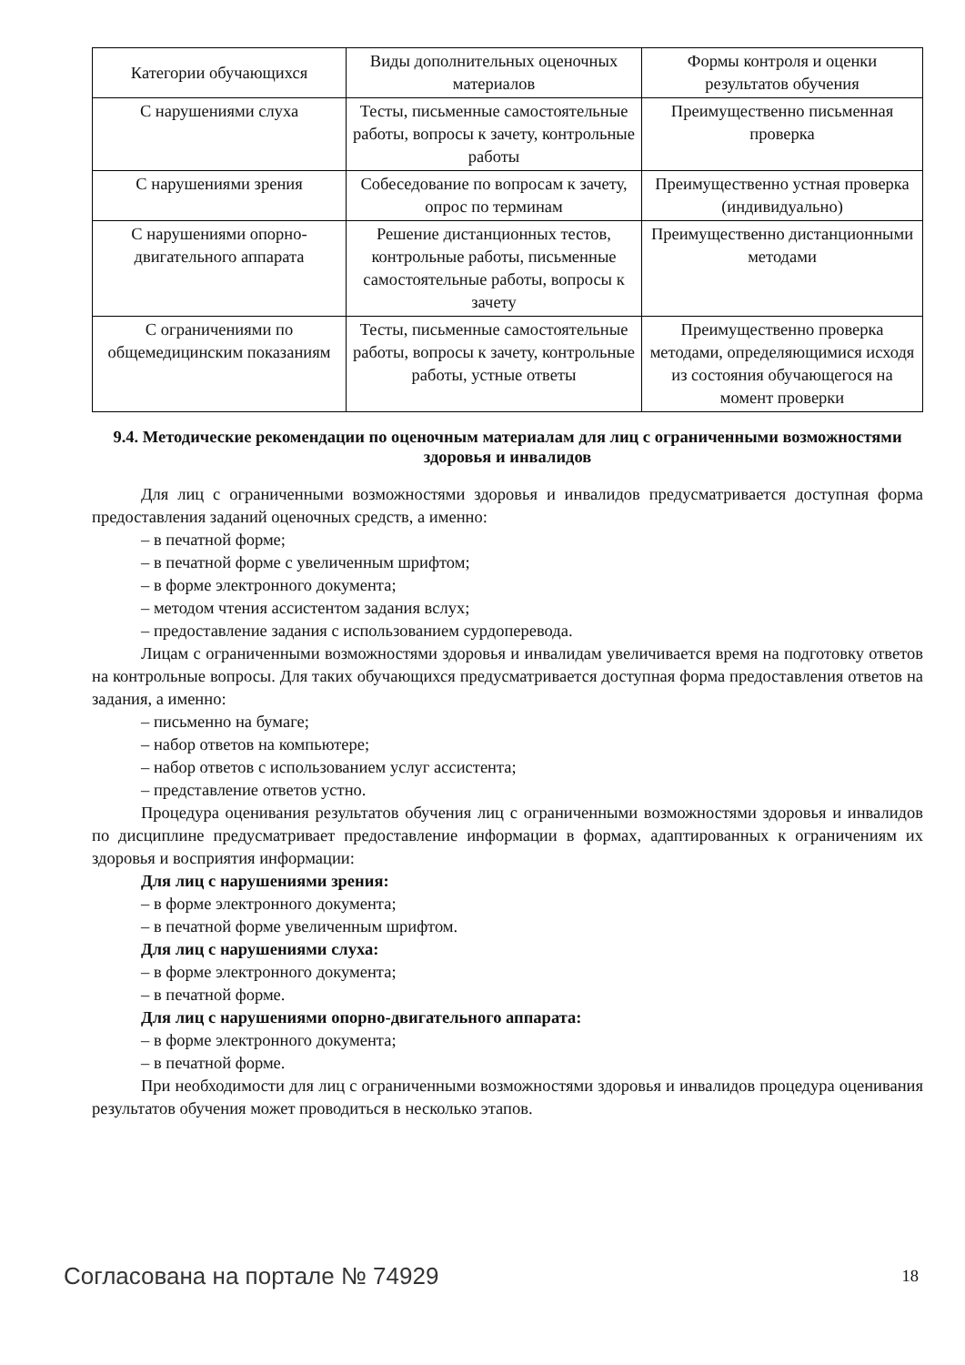| Категории обучающихся | Виды дополнительных оценочных материалов | Формы контроля и оценки результатов обучения |
| С нарушениями слуха | Тесты, письменные самостоятельные работы, вопросы к зачету, контрольные работы | Преимущественно письменная проверка |
| С нарушениями зрения | Собеседование по вопросам к зачету, опрос по терминам | Преимущественно устная проверка (индивидуально) |
| С нарушениями опорно-двигательного аппарата | Решение дистанционных тестов, контрольные работы, письменные самостоятельные работы, вопросы к зачету | Преимущественно дистанционными методами |
| С ограничениями по общемедицинским показаниям | Тесты, письменные самостоятельные работы, вопросы к зачету, контрольные работы, устные ответы | Преимущественно проверка методами, определяющимися исходя из состояния обучающегося на момент проверки |
9.4. Методические рекомендации по оценочным материалам для лиц с ограниченными возможностями здоровья и инвалидов
Для лиц с ограниченными возможностями здоровья и инвалидов предусматривается доступная форма предоставления заданий оценочных средств, а именно:
– в печатной форме;
– в печатной форме с увеличенным шрифтом;
– в форме электронного документа;
– методом чтения ассистентом задания вслух;
– предоставление задания с использованием сурдоперевода.
Лицам с ограниченными возможностями здоровья и инвалидам увеличивается время на подготовку ответов на контрольные вопросы. Для таких обучающихся предусматривается доступная форма предоставления ответов на задания, а именно:
– письменно на бумаге;
– набор ответов на компьютере;
– набор ответов с использованием услуг ассистента;
– представление ответов устно.
Процедура оценивания результатов обучения лиц с ограниченными возможностями здоровья и инвалидов по дисциплине предусматривает предоставление информации в формах, адаптированных к ограничениям их здоровья и восприятия информации:
Для лиц с нарушениями зрения:
– в форме электронного документа;
– в печатной форме увеличенным шрифтом.
Для лиц с нарушениями слуха:
– в форме электронного документа;
– в печатной форме.
Для лиц с нарушениями опорно-двигательного аппарата:
– в форме электронного документа;
– в печатной форме.
При необходимости для лиц с ограниченными возможностями здоровья и инвалидов процедура оценивания результатов обучения может проводиться в несколько этапов.
Согласована на портале № 74929 18